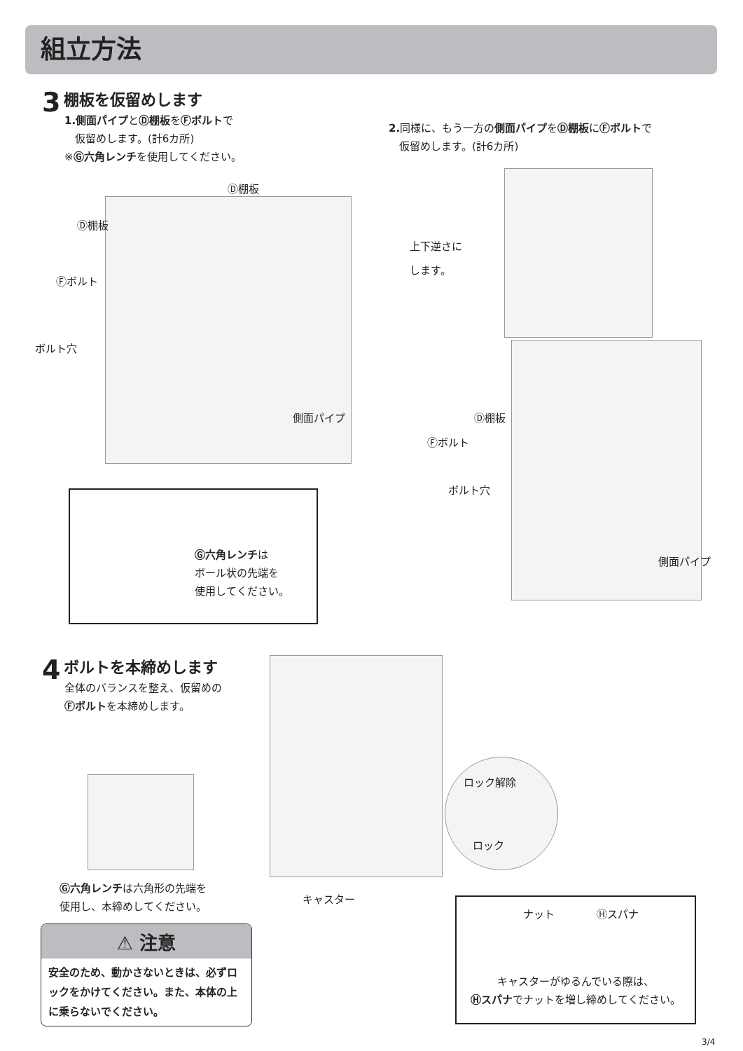組立方法
3 棚板を仮留めします
1.側面パイプとⒹ棚板をⒻボルトで
　仮留めします。(計6カ所)
※Ⓖ六角レンチを使用してください。
2. 同様に、もう一方の側面パイプをⒹ棚板にⒻボルトで
　仮留めします。(計6カ所)
Ⓓ棚板
Ⓓ棚板
Ⓕボルト
ボルト穴
側面パイプ
Ⓖ六角レンチは
ボール状の先端を
使用してください。
上下逆さに
します。
Ⓓ棚板
Ⓕボルト
ボルト穴
側面パイプ
4 ボルトを本締めします
全体のバランスを整え、仮留めの
Ⓕボルトを本締めします。
Ⓖ六角レンチは六角形の先端を
使用し、本締めしてください。
⚠ 注意
安全のため、動かさないときは、必ずロックをかけてください。また、本体の上に乗らないでください。
ロック解除
ロック
キャスター
ナット　　　　Ⓗスパナ
キャスターがゆるんでいる際は、
Ⓗスパナでナットを増し締めしてください。
3/4